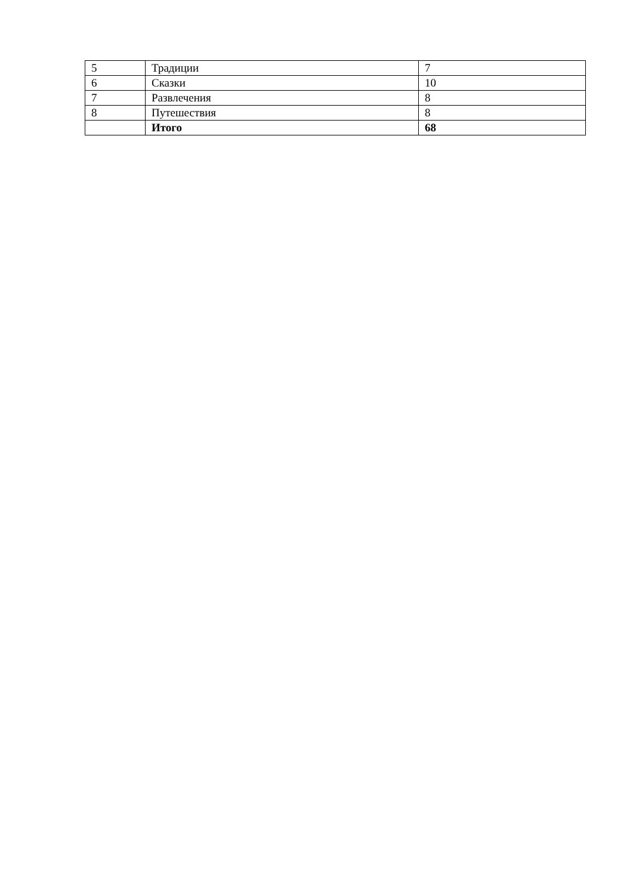| 5 | Традиции | 7 |
| 6 | Сказки | 10 |
| 7 | Развлечения | 8 |
| 8 | Путешествия | 8 |
| | Итого | 68 |